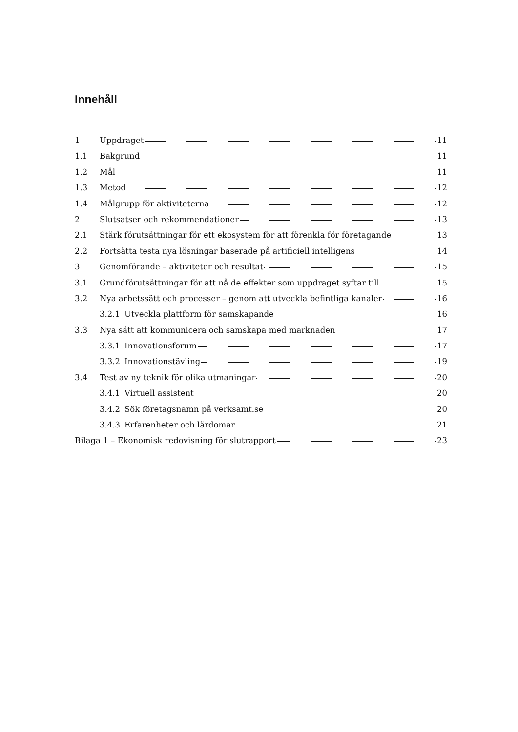Innehåll
1 Uppdraget 11
1.1 Bakgrund 11
1.2 Mål 11
1.3 Metod 12
1.4 Målgrupp för aktiviteterna 12
2 Slutsatser och rekommendationer 13
2.1 Stärk förutsättningar för ett ekosystem för att förenkla för företagande 13
2.2 Fortsätta testa nya lösningar baserade på artificiell intelligens 14
3 Genomförande – aktiviteter och resultat 15
3.1 Grundförutsättningar för att nå de effekter som uppdraget syftar till 15
3.2 Nya arbetssätt och processer – genom att utveckla befintliga kanaler 16
3.2.1 Utveckla plattform för samskapande 16
3.3 Nya sätt att kommunicera och samskapa med marknaden 17
3.3.1 Innovationsforum 17
3.3.2 Innovationstävling 19
3.4 Test av ny teknik för olika utmaningar 20
3.4.1 Virtuell assistent 20
3.4.2 Sök företagsnamn på verksamt.se 20
3.4.3 Erfarenheter och lärdomar 21
Bilaga 1 – Ekonomisk redovisning för slutrapport 23